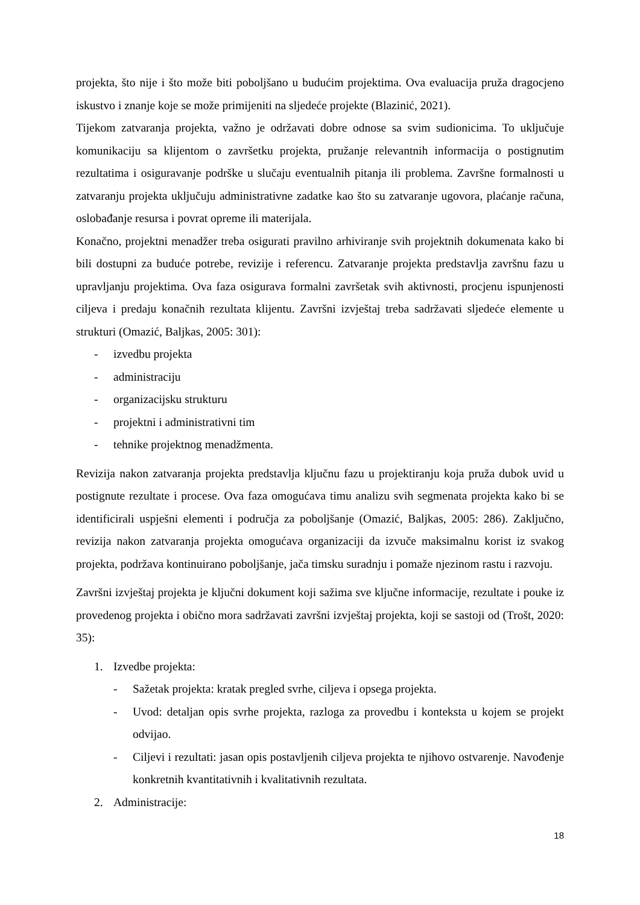projekta, što nije i što može biti poboljšano u budućim projektima. Ova evaluacija pruža dragocjeno iskustvo i znanje koje se može primijeniti na sljedeće projekte (Blazinić, 2021).
Tijekom zatvaranja projekta, važno je održavati dobre odnose sa svim sudionicima. To uključuje komunikaciju sa klijentom o završetku projekta, pružanje relevantnih informacija o postignutim rezultatima i osiguravanje podrške u slučaju eventualnih pitanja ili problema. Završne formalnosti u zatvaranju projekta uključuju administrativne zadatke kao što su zatvaranje ugovora, plaćanje računa, oslobađanje resursa i povrat opreme ili materijala.
Konačno, projektni menadžer treba osigurati pravilno arhiviranje svih projektnih dokumenata kako bi bili dostupni za buduće potrebe, revizije i referencu. Zatvaranje projekta predstavlja završnu fazu u upravljanju projektima. Ova faza osigurava formalni završetak svih aktivnosti, procjenu ispunjenosti ciljeva i predaju konačnih rezultata klijentu. Završni izvještaj treba sadržavati sljedeće elemente u strukturi (Omazić, Baljkas, 2005: 301):
- izvedbu projekta
- administraciju
- organizacijsku strukturu
- projektni i administrativni tim
- tehnike projektnog menadžmenta.
Revizija nakon zatvaranja projekta predstavlja ključnu fazu u projektiranju koja pruža dubok uvid u postignute rezultate i procese. Ova faza omogućava timu analizu svih segmenata projekta kako bi se identificirali uspješni elementi i područja za poboljšanje (Omazić, Baljkas, 2005: 286). Zaključno, revizija nakon zatvaranja projekta omogućava organizaciji da izvuče maksimalnu korist iz svakog projekta, podržava kontinuirano poboljšanje, jača timsku suradnju i pomaže njezinom rastu i razvoju.
Završni izvještaj projekta je ključni dokument koji sažima sve ključne informacije, rezultate i pouke iz provedenog projekta i obično mora sadržavati završni izvještaj projekta, koji se sastoji od (Trošt, 2020: 35):
1. Izvedbe projekta:
- Sažetak projekta: kratak pregled svrhe, ciljeva i opsega projekta.
- Uvod: detaljan opis svrhe projekta, razloga za provedbu i konteksta u kojem se projekt odvijao.
- Ciljevi i rezultati: jasan opis postavljenih ciljeva projekta te njihovo ostvarenje. Navođenje konkretnih kvantitativnih i kvalitativnih rezultata.
2. Administracije:
18